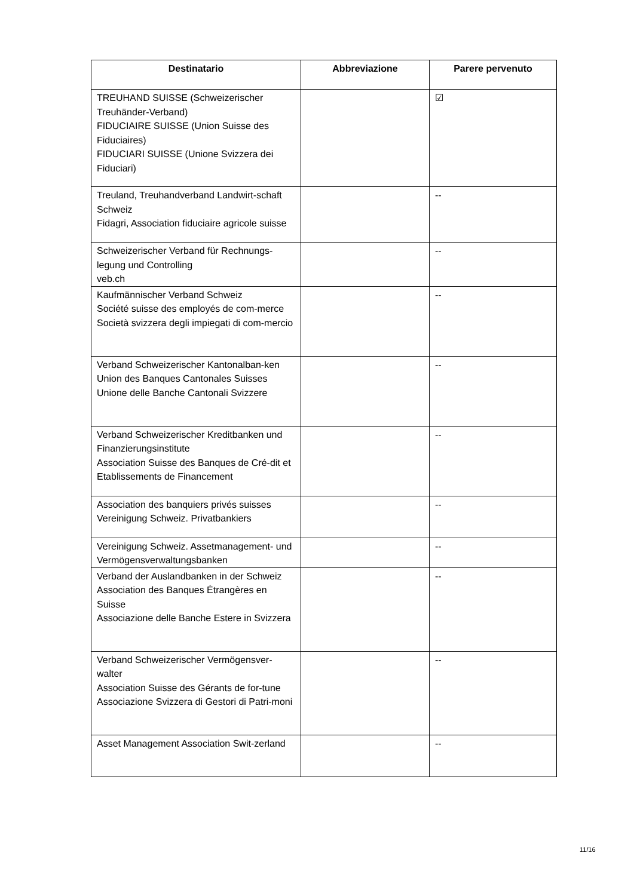| Destinatario | Abbreviazione | Parere pervenuto |
| --- | --- | --- |
| TREUHAND SUISSE (Schweizerischer Treuhänder-Verband) FIDUCIAIRE SUISSE (Union Suisse des Fiduciaires) FIDUCIARI SUISSE (Unione Svizzera dei Fiduciari) | | ☑ |
| Treuland, Treuhandverband Landwirt-schaft Schweiz Fidagri, Association fiduciaire agricole suisse | | -- |
| Schweizerischer Verband für Rechnungs-legung und Controlling veb.ch | | -- |
| Kaufmännischer Verband Schweiz Société suisse des employés de com-merce Società svizzera degli impiegati di com-mercio | | -- |
| Verband Schweizerischer Kantonalban-ken Union des Banques Cantonales Suisses Unione delle Banche Cantonali Svizzere | | -- |
| Verband Schweizerischer Kreditbanken und Finanzierungsinstitute Association Suisse des Banques de Cré-dit et Etablissements de Financement | | -- |
| Association des banquiers privés suisses Vereinigung Schweiz. Privatbankiers | | -- |
| Vereinigung Schweiz. Assetmanagement- und Vermögensverwaltungsbanken | | -- |
| Verband der Auslandbanken in der Schweiz Association des Banques Étrangères en Suisse Associazione delle Banche Estere in Svizzera | | -- |
| Verband Schweizerischer Vermögensver-walter Association Suisse des Gérants de for-tune Associazione Svizzera di Gestori di Patri-moni | | -- |
| Asset Management Association Swit-zerland | | -- |
11/16